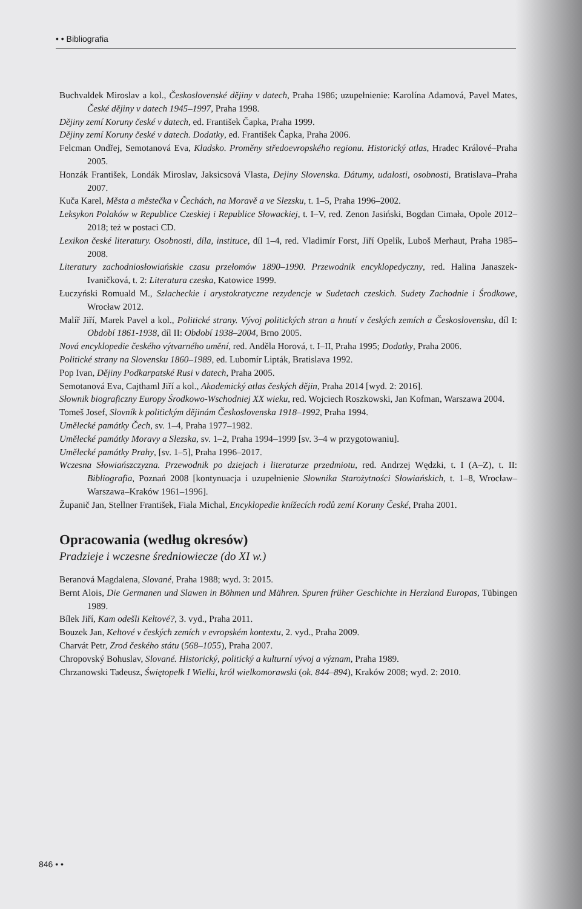• • Bibliografia
Buchvaldek Miroslav a kol., Československé dějiny v datech, Praha 1986; uzupełnienie: Karolína Adamová, Pavel Mates, České dějiny v datech 1945–1997, Praha 1998.
Dějiny zemí Koruny české v datech, ed. František Čapka, Praha 1999.
Dějiny zemí Koruny české v datech. Dodatky, ed. František Čapka, Praha 2006.
Felcman Ondřej, Semotanová Eva, Kladsko. Proměny středoevropského regionu. Historický atlas, Hradec Králové–Praha 2005.
Honzák František, Londák Miroslav, Jaksicsová Vlasta, Dejiny Slovenska. Dátumy, udalosti, osobnosti, Bratislava–Praha 2007.
Kuča Karel, Města a městečka v Čechách, na Moravě a ve Slezsku, t. 1–5, Praha 1996–2002.
Leksykon Polaków w Republice Czeskiej i Republice Słowackiej, t. I–V, red. Zenon Jasiński, Bogdan Cimała, Opole 2012–2018; też w postaci CD.
Lexikon české literatury. Osobnosti, díla, instituce, díl 1–4, red. Vladimír Forst, Jiří Opelík, Luboš Merhaut, Praha 1985–2008.
Literatury zachodniosłowiańskie czasu przełomów 1890–1990. Przewodnik encyklopedyczny, red. Halina Janaszek-Ivaničková, t. 2: Literatura czeska, Katowice 1999.
Łuczyński Romuald M., Szlacheckie i arystokratyczne rezydencje w Sudetach czeskich. Sudety Zachodnie i Środkowe, Wrocław 2012.
Malíř Jiří, Marek Pavel a kol., Politické strany. Vývoj politických stran a hnutí v českých zemích a Československu, díl I: Období 1861-1938, díl II: Období 1938–2004, Brno 2005.
Nová encyklopedie českého výtvarného umění, red. Anděla Horová, t. I–II, Praha 1995; Dodatky, Praha 2006.
Politické strany na Slovensku 1860–1989, ed. Lubomír Lipták, Bratislava 1992.
Pop Ivan, Dějiny Podkarpatské Rusi v datech, Praha 2005.
Semotanová Eva, Cajthaml Jiří a kol., Akademický atlas českých dějin, Praha 2014 [wyd. 2: 2016].
Słownik biograficzny Europy Środkowo-Wschodniej XX wieku, red. Wojciech Roszkowski, Jan Kofman, Warszawa 2004.
Tomeš Josef, Slovník k politickým dějinám Československa 1918–1992, Praha 1994.
Umělecké památky Čech, sv. 1–4, Praha 1977–1982.
Umělecké památky Moravy a Slezska, sv. 1–2, Praha 1994–1999 [sv. 3–4 w przygotowaniu].
Umělecké památky Prahy, [sv. 1–5], Praha 1996–2017.
Wczesna Słowiańszczyzna. Przewodnik po dziejach i literaturze przedmiotu, red. Andrzej Wędzki, t. I (A–Z), t. II: Bibliografia, Poznań 2008 [kontynuacja i uzupełnienie Słownika Starożytności Słowiańskich, t. 1–8, Wrocław–Warszawa–Kraków 1961–1996].
Županič Jan, Stellner František, Fiala Michal, Encyklopedie knížecích rodů zemí Koruny České, Praha 2001.
Opracowania (według okresów)
Pradzieje i wczesne średniowiecze (do XI w.)
Beranová Magdalena, Slované, Praha 1988; wyd. 3: 2015.
Bernt Alois, Die Germanen und Slawen in Böhmen und Mähren. Spuren früher Geschichte in Herzland Europas, Tübingen 1989.
Bílek Jiří, Kam odešli Keltové?, 3. vyd., Praha 2011.
Bouzek Jan, Keltové v českých zemích v evropském kontextu, 2. vyd., Praha 2009.
Charvát Petr, Zrod českého státu (568–1055), Praha 2007.
Chropovský Bohuslav, Slované. Historický, politický a kulturní vývoj a význam, Praha 1989.
Chrzanowski Tadeusz, Świętopełk I Wielki, król wielkomorawski (ok. 844–894), Kraków 2008; wyd. 2: 2010.
846 • •